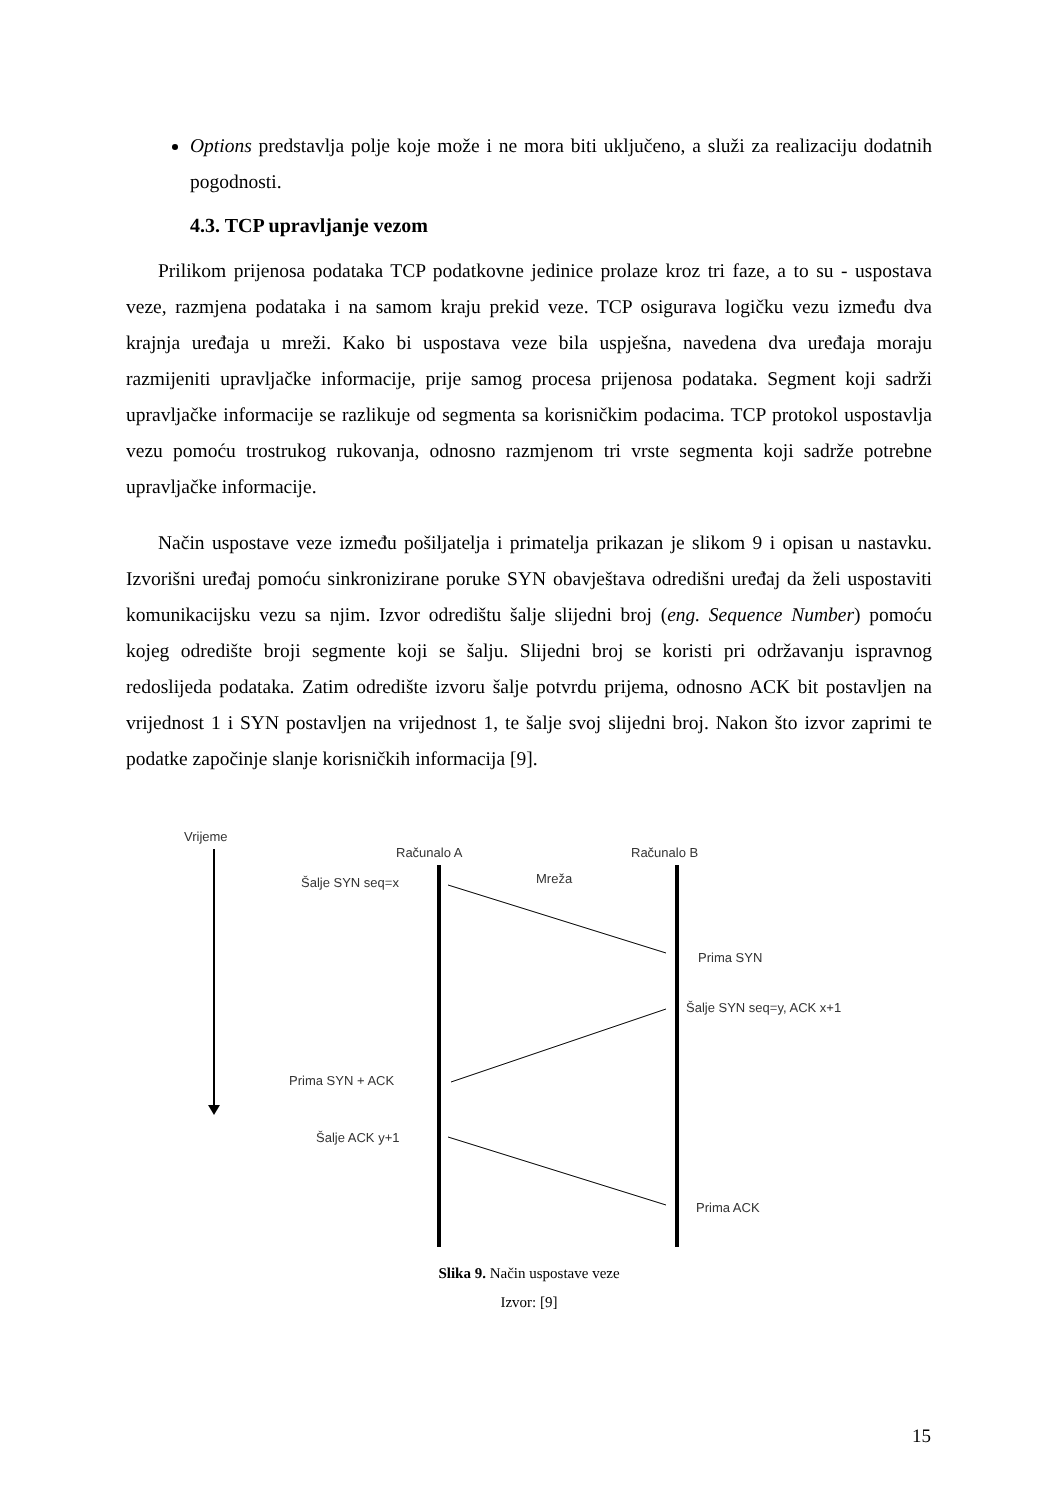Options predstavlja polje koje može i ne mora biti uključeno, a služi za realizaciju dodatnih pogodnosti.
4.3. TCP upravljanje vezom
Prilikom prijenosa podataka TCP podatkovne jedinice prolaze kroz tri faze, a to su - uspostava veze, razmjena podataka i na samom kraju prekid veze. TCP osigurava logičku vezu između dva krajnja uređaja u mreži. Kako bi uspostava veze bila uspješna, navedena dva uređaja moraju razmijeniti upravljačke informacije, prije samog procesa prijenosa podataka. Segment koji sadrži upravljačke informacije se razlikuje od segmenta sa korisničkim podacima. TCP protokol uspostavlja vezu pomoću trostrukog rukovanja, odnosno razmjenom tri vrste segmenta koji sadrže potrebne upravljačke informacije.
Način uspostave veze između pošiljatelja i primatelja prikazan je slikom 9 i opisan u nastavku. Izvorišni uređaj pomoću sinkronizirane poruke SYN obavještava odredišni uređaj da želi uspostaviti komunikacijsku vezu sa njim. Izvor odredištu šalje slijedni broj (eng. Sequence Number) pomoću kojeg odredište broji segmente koji se šalju. Slijedni broj se koristi pri održavanju ispravnog redoslijeda podataka. Zatim odredište izvoru šalje potvrdu prijema, odnosno ACK bit postavljen na vrijednost 1 i SYN postavljen na vrijednost 1, te šalje svoj slijedni broj. Nakon što izvor zaprimi te podatke započinje slanje korisničkih informacija [9].
Vrijeme
Računalo A
Računalo B
Mreža
Šalje SYN seq=x
Prima SYN
Šalje SYN seq=y, ACK x+1
Prima SYN + ACK
Šalje ACK y+1
Prima ACK
Slika 9. Način uspostave veze
Izvor: [9]
15